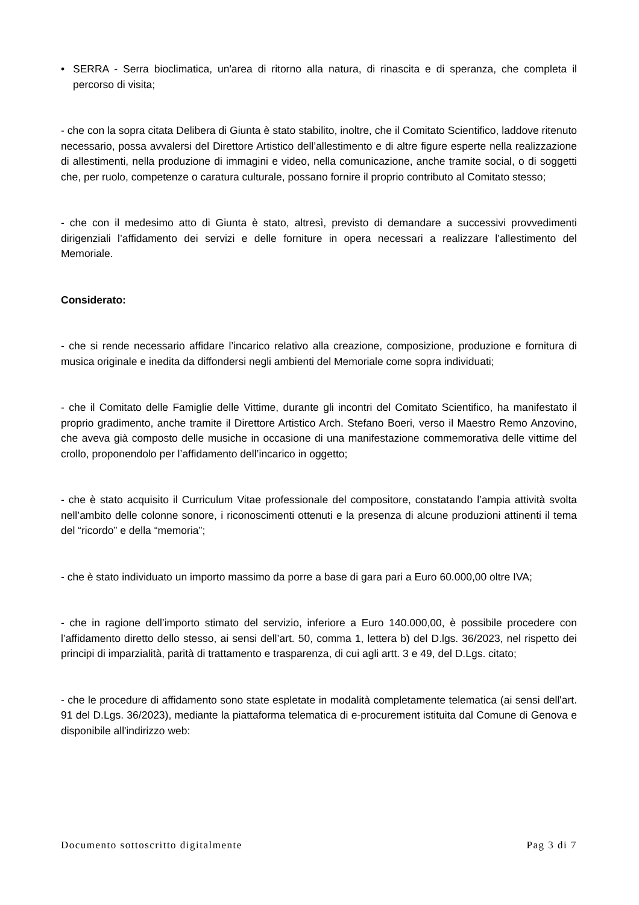• SERRA - Serra bioclimatica, un'area di ritorno alla natura, di rinascita e di speranza, che completa il percorso di visita;
- che con la sopra citata Delibera di Giunta è stato stabilito, inoltre, che il Comitato Scientifico, laddove ritenuto necessario, possa avvalersi del Direttore Artistico dell’allestimento e di altre figure esperte nella realizzazione di allestimenti, nella produzione di immagini e video, nella comunicazione, anche tramite social, o di soggetti che, per ruolo, competenze o caratura culturale, possano fornire il proprio contributo al Comitato stesso;
- che con il medesimo atto di Giunta è stato, altresì, previsto di demandare a successivi provvedimenti dirigenziali l’affidamento dei servizi e delle forniture in opera necessari a realizzare l’allestimento del Memoriale.
Considerato:
- che si rende necessario affidare l’incarico relativo alla creazione, composizione, produzione e fornitura di musica originale e inedita da diffondersi negli ambienti del Memoriale come sopra individuati;
- che il Comitato delle Famiglie delle Vittime, durante gli incontri del Comitato Scientifico, ha manifestato il proprio gradimento, anche tramite il Direttore Artistico Arch. Stefano Boeri, verso il Maestro Remo Anzovino, che aveva già composto delle musiche in occasione di una manifestazione commemorativa delle vittime del crollo, proponendolo per l’affidamento dell’incarico in oggetto;
- che è stato acquisito il Curriculum Vitae professionale del compositore, constatando l’ampia attività svolta nell’ambito delle colonne sonore, i riconoscimenti ottenuti e la presenza di alcune produzioni attinenti il tema del “ricordo” e della “memoria”;
- che è stato individuato un importo massimo da porre a base di gara pari a Euro 60.000,00 oltre IVA;
- che in ragione dell’importo stimato del servizio, inferiore a Euro 140.000,00, è possibile procedere con l’affidamento diretto dello stesso, ai sensi dell’art. 50, comma 1, lettera b) del D.lgs. 36/2023, nel rispetto dei principi di imparzialità, parità di trattamento e trasparenza, di cui agli artt. 3 e 49, del D.Lgs. citato;
- che le procedure di affidamento sono state espletate in modalità completamente telematica (ai sensi dell'art. 91 del D.Lgs. 36/2023), mediante la piattaforma telematica di e-procurement istituita dal Comune di Genova e disponibile all'indirizzo web:
Documento sottoscritto digitalmente Pag 3 di 7